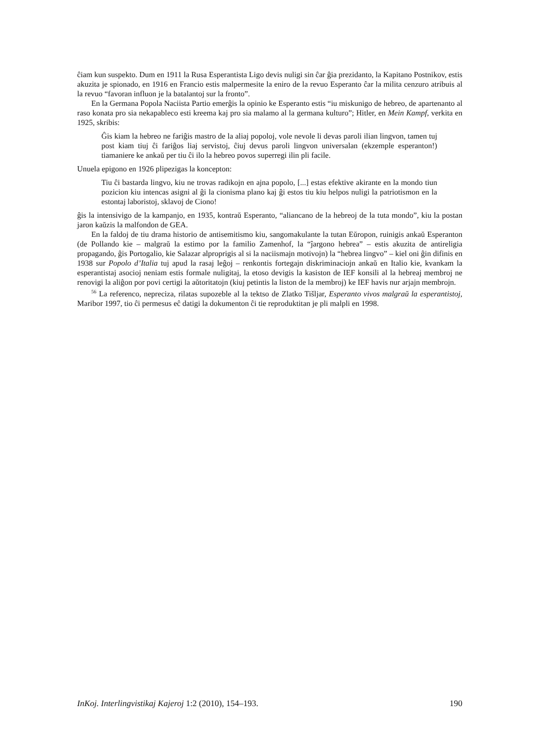ĉiam kun suspekto. Dum en 1911 la Rusa Esperantista Ligo devis nuligi sin ĉar ĝia prezidanto, la Kapitano Postnikov, estis akuzita je spionado, en 1916 en Francio estis malpermesite la eniro de la revuo Esperanto ĉar la milita cenzuro atribuis al la revuo “favoran influon je la batalantoj sur la fronto”.
En la Germana Popola Naciista Partio emerĝis la opinio ke Esperanto estis “iu miskunigo de hebreo, de apartenanto al raso konata pro sia nekapableco esti kreema kaj pro sia malamo al la germana kulturo”; Hitler, en Mein Kampf, verkita en 1925, skribis:
Ĝis kiam la hebreo ne fariĝis mastro de la aliaj popoloj, vole nevole li devas paroli ilian lingvon, tamen tuj post kiam tiuj ĉi fariĝos liaj servistoj, ĉiuj devus paroli lingvon universalan (ekzemple esperanton!) tiamaniere ke ankaŭ per tiu ĉi ilo la hebreo povos superregi ilin pli facile.
Unuela epigono en 1926 plipezigas la koncepton:
Tiu ĉi bastarda lingvo, kiu ne trovas radikojn en ajna popolo, [...] estas efektive akirante en la mondo tiun pozicion kiu intencas asigni al ĝi la cionisma plano kaj ĝi estos tiu kiu helpos nuligi la patriotismon en la estontaj laboristoj, sklavoj de Ciono!
ĝis la intensivigo de la kampanjo, en 1935, kontraŭ Esperanto, “aliancano de la hebreoj de la tuta mondo”, kiu la postan jaron kaŭzis la malfondon de GEA.
En la faldoj de tiu drama historio de antisemitismo kiu, sangomakulante la tutan Eŭropon, ruinigis ankaŭ Esperanton (de Pollando kie – malgraŭ la estimo por la familio Zamenhof, la “ĵargono hebrea” – estis akuzita de antireligia propagando, ĝis Portogalio, kie Salazar alproprigis al si la naciismajn motivojn) la “hebrea lingvo” – kiel oni ĝin difinis en 1938 sur Popolo d’Italia tuj apud la rasaj leĝoj – renkontis fortegajn diskriminaciojn ankaŭ en Italio kie, kvankam la esperantistaj asocioj neniam estis formale nuligitaj, la etoso devigis la kasiston de IEF konsili al la hebreaj membroj ne renovigi la aliĝon por povi certigi la aŭtoritatojn (kiuj petintis la liston de la membroj) ke IEF havis nur arjajn membrojn.
<sup>56</sup> La referenco, nepreciza, rilatas supozeble al la tektso de Zlatko Tišljar, Esperanto vivos malgraŭ la esperantistoj, Maribor 1997, tio ĉi permesus eĉ datigi la dokumenton ĉi tie reproduktitan je pli malpli en 1998.
InKoj. Interlingvistikaj Kajeroj 1:2 (2010), 154–193. 190